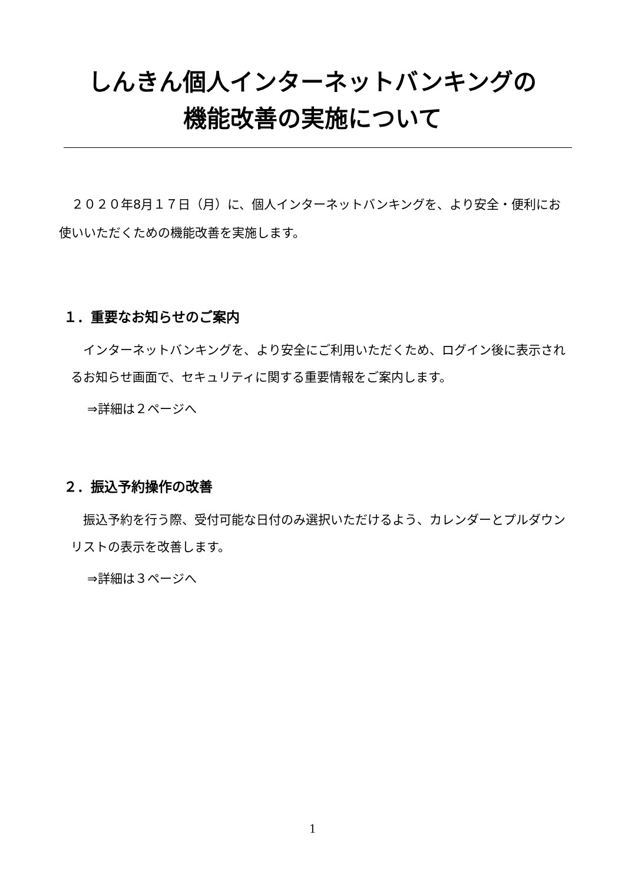しんきん個人インターネットバンキングの
機能改善の実施について
　２０２０年8月１７日（月）に、個人インターネットバンキングを、より安全・便利にお使いいただくための機能改善を実施します。
１．重要なお知らせのご案内
　インターネットバンキングを、より安全にご利用いただくため、ログイン後に表示されるお知らせ画面で、セキュリティに関する重要情報をご案内します。
⇒詳細は２ページへ
２．振込予約操作の改善
　振込予約を行う際、受付可能な日付のみ選択いただけるよう、カレンダーとプルダウンリストの表示を改善します。
⇒詳細は３ページへ
1